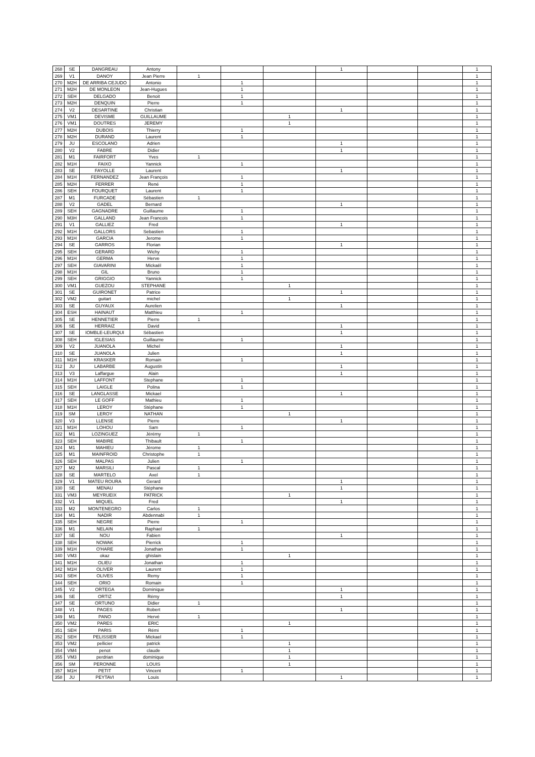| 268 | SE | DANGREAU | Antony | | | | 1 | | | 1 |
| 269 | V1 | DANOY | Jean Pierre | 1 | | | | | | 1 |
| 270 | M2H | DE ARRIBA CEJUDO | Antonio | | 1 | | | | | 1 |
| 271 | M2H | DE MONLEON | Jean-Hugues | | 1 | | | | | 1 |
| 272 | SEH | DELGADO | Benoit | | 1 | | | | | 1 |
| 273 | M2H | DENQUIN | Pierre | | 1 | | | | | 1 |
| 274 | V2 | DESARTINE | Christian | | | | 1 | | | 1 |
| 275 | VM1 | DEVISME | GUILLAUME | | | 1 | | | | 1 |
| 276 | VM1 | DOUTRES | JEREMY | | | 1 | | | | 1 |
| 277 | M2H | DUBOIS | Thierry | | 1 | | | | | 1 |
| 278 | M2H | DURAND | Laurent | | 1 | | | | | 1 |
| 279 | JU | ESCOLANO | Adrien | | | | 1 | | | 1 |
| 280 | V2 | FABRE | Didier | | | | 1 | | | 1 |
| 281 | M1 | FAIRFORT | Yves | 1 | | | | | | 1 |
| 282 | M1H | FAIXO | Yannick | | 1 | | | | | 1 |
| 283 | SE | FAYOLLE | Laurent | | | | 1 | | | 1 |
| 284 | M1H | FERNANDEZ | Jean François | | 1 | | | | | 1 |
| 285 | M2H | FERRER | René | | 1 | | | | | 1 |
| 286 | SEH | FOURQUET | Laurent | | 1 | | | | | 1 |
| 287 | M1 | FURCADE | Sébastien | 1 | | | | | | 1 |
| 288 | V2 | GADEL | Bernard | | | | 1 | | | 1 |
| 289 | SEH | GAGNADRE | Guillaume | | 1 | | | | | 1 |
| 290 | M3H | GALLAND | Jean Francois | | 1 | | | | | 1 |
| 291 | V1 | GALLIEZ | Fred | | | | 1 | | | 1 |
| 292 | M1H | GALLORS | Sebastien | | 1 | | | | | 1 |
| 293 | M1H | GARCIA | Jerome | | 1 | | | | | 1 |
| 294 | SE | GARROS | Florian | | | | 1 | | | 1 |
| 295 | SEH | GERARD | Wichy | | 1 | | | | | 1 |
| 296 | M1H | GERMA | Herve | | 1 | | | | | 1 |
| 297 | SEH | GIAVARINI | Mickaël | | 1 | | | | | 1 |
| 298 | M1H | GIL | Bruno | | 1 | | | | | 1 |
| 299 | SEH | GRIGGIO | Yannick | | 1 | | | | | 1 |
| 300 | VM1 | GUEZOU | STEPHANE | | | 1 | | | | 1 |
| 301 | SE | GUIRONET | Patrice | | | | 1 | | | 1 |
| 302 | VM2 | guitart | michel | | | 1 | | | | 1 |
| 303 | SE | GUYAUX | Aurelien | | | | 1 | | | 1 |
| 304 | ESH | HAINAUT | Matthieu | | 1 | | | | | 1 |
| 305 | SE | HENNETIER | Pierre | 1 | | | | | | 1 |
| 306 | SE | HERRAIZ | David | | | | 1 | | | 1 |
| 307 | SE | IOMBLE-LEURQUI | Sébastien | | | | 1 | | | 1 |
| 308 | SEH | IGLESIAS | Guillaume | | 1 | | | | | 1 |
| 309 | V2 | JUANOLA | Michel | | | | 1 | | | 1 |
| 310 | SE | JUANOLA | Julien | | | | 1 | | | 1 |
| 311 | M1H | KRASKER | Romain | | 1 | | | | | 1 |
| 312 | JU | LABARBE | Augustin | | | | 1 | | | 1 |
| 313 | V3 | Laffargue | Alain | | | | 1 | | | 1 |
| 314 | M1H | LAFFONT | Stephane | | 1 | | | | | 1 |
| 315 | SEH | LAIGLE | Polina | | 1 | | | | | 1 |
| 316 | SE | LANGLASSE | Mickael | | | | 1 | | | 1 |
| 317 | SEH | LE GOFF | Mathieu | | 1 | | | | | 1 |
| 318 | M1H | LEROY | Stéphane | | 1 | | | | | 1 |
| 319 | SM | LEROY | NATHAN | | | 1 | | | | 1 |
| 320 | V3 | LLENSE | Pierre | | | | 1 | | | 1 |
| 321 | M1H | LOHOU | Sam | | 1 | | | | | 1 |
| 322 | M1 | LOZINGUEZ | Jérémy | 1 | | | | | | 1 |
| 323 | SEH | MABIRE | Thibault | | 1 | | | | | 1 |
| 324 | M1 | MAHIEU | Jérome | 1 | | | | | | 1 |
| 325 | M1 | MAINFROID | Christophe | 1 | | | | | | 1 |
| 326 | SEH | MALPAS | Julien | | 1 | | | | | 1 |
| 327 | M2 | MARSILI | Pascal | 1 | | | | | | 1 |
| 328 | SE | MARTELO | Axel | 1 | | | | | | 1 |
| 329 | V1 | MATEU ROURA | Gerard | | | | 1 | | | 1 |
| 330 | SE | MENAU | Stéphane | | | | 1 | | | 1 |
| 331 | VM3 | MEYRUEIX | PATRICK | | | 1 | | | | 1 |
| 332 | V1 | MIQUEL | Fred | | | | 1 | | | 1 |
| 333 | M2 | MONTENEGRO | Carlos | 1 | | | | | | 1 |
| 334 | M1 | NADIR | Abdennabi | 1 | | | | | | 1 |
| 335 | SEH | NEGRE | Pierre | | 1 | | | | | 1 |
| 336 | M1 | NELAIN | Raphael | 1 | | | | | | 1 |
| 337 | SE | NOU | Fabien | | | | 1 | | | 1 |
| 338 | SEH | NOWAK | Pierrick | | 1 | | | | | 1 |
| 339 | M1H | O'HARE | Jonathan | | 1 | | | | | 1 |
| 340 | VM3 | okaz | ghislain | | | 1 | | | | 1 |
| 341 | M1H | OLIEU | Jonathan | | 1 | | | | | 1 |
| 342 | M1H | OLIVER | Laurent | | 1 | | | | | 1 |
| 343 | SEH | OLIVES | Remy | | 1 | | | | | 1 |
| 344 | SEH | ORIO | Romain | | 1 | | | | | 1 |
| 345 | V2 | ORTEGA | Dominique | | | | 1 | | | 1 |
| 346 | SE | ORTIZ | Rémy | | | | 1 | | | 1 |
| 347 | SE | ORTUNO | Didier | 1 | | | | | | 1 |
| 348 | V1 | PAGES | Robert | | | | 1 | | | 1 |
| 349 | M1 | PANO | Hervé | 1 | | | | | | 1 |
| 350 | VM2 | PARES | ERIC | | | 1 | | | | 1 |
| 351 | SEH | PARIS | Rémi | | 1 | | | | | 1 |
| 352 | SEH | PELISSIER | Mickael | | 1 | | | | | 1 |
| 353 | VM2 | pellicier | patrick | | | 1 | | | | 1 |
| 354 | VM4 | penot | claude | | | 1 | | | | 1 |
| 355 | VM3 | perdrian | dominique | | | 1 | | | | 1 |
| 356 | SM | PERONNE | LOUIS | | | 1 | | | | 1 |
| 357 | M1H | PETIT | Vincent | | 1 | | | | | 1 |
| 358 | JU | PEYTAVI | Louis | | | | 1 | | | 1 |